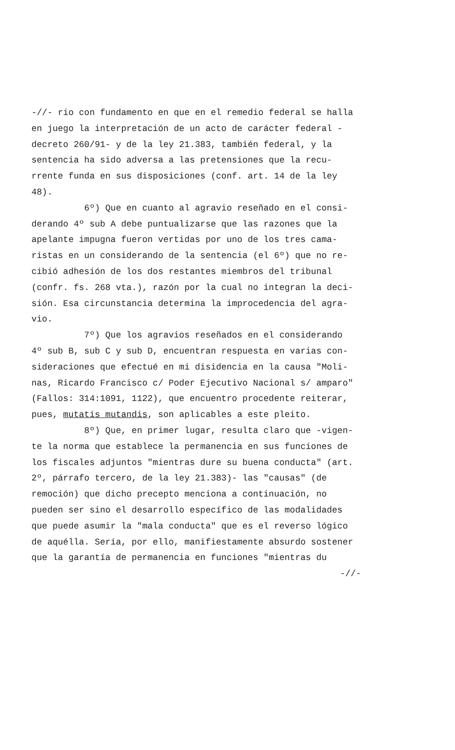-//- rio con fundamento en que en el remedio federal se halla
en juego la interpretación de un acto de carácter federal -
decreto 260/91- y de la ley 21.383, también federal, y la
sentencia ha sido adversa a las pretensiones que la recu-
rrente funda en sus disposiciones (conf. art. 14 de la ley
48).
6º) Que en cuanto al agravio reseñado en el consi-
derando 4º sub A debe puntualizarse que las razones que la
apelante impugna fueron vertidas por uno de los tres cama-
ristas en un considerando de la sentencia (el 6º) que no re-
cibió adhesión de los dos restantes miembros del tribunal
(confr. fs. 268 vta.), razón por la cual no integran la deci-
sión. Esa circunstancia determina la improcedencia del agra-
vio.
7º) Que los agravios reseñados en el considerando
4º sub B, sub C y sub D, encuentran respuesta en varias con-
sideraciones que efectué en mi disidencia en la causa "Moli-
nas, Ricardo Francisco c/ Poder Ejecutivo Nacional s/ amparo"
(Fallos: 314:1091, 1122), que encuentro procedente reiterar,
pues, mutatis mutandis, son aplicables a este pleito.
8º) Que, en primer lugar, resulta claro que -vigen-
te la norma que establece la permanencia en sus funciones de
los fiscales adjuntos "mientras dure su buena conducta" (art.
2º, párrafo tercero, de la ley 21.383)- las "causas" (de
remoción) que dicho precepto menciona a continuación, no
pueden ser sino el desarrollo específico de las modalidades
que puede asumir la "mala conducta" que es el reverso lógico
de aquélla. Sería, por ello, manifiestamente absurdo sostener
que la garantía de permanencia en funciones "mientras du
-//-